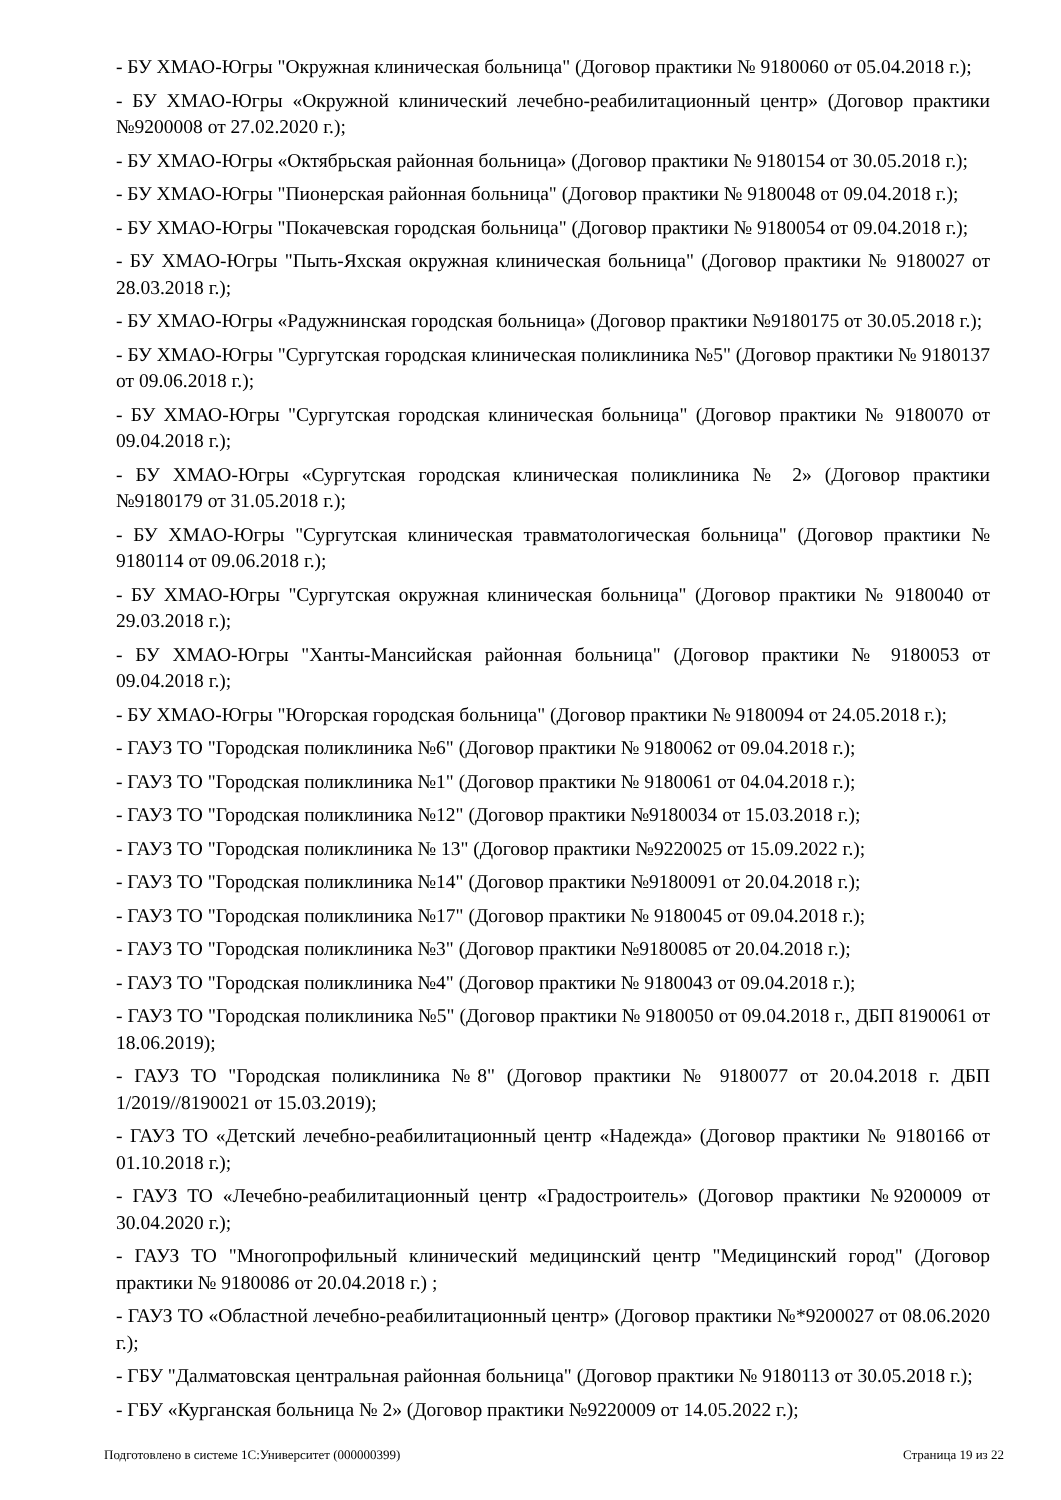- БУ ХМАО-Югры "Окружная клиническая больница" (Договор практики № 9180060 от 05.04.2018 г.);
- БУ ХМАО-Югры «Окружной клинический лечебно-реабилитационный центр» (Договор практики №9200008 от 27.02.2020 г.);
- БУ ХМАО-Югры «Октябрьская районная больница» (Договор практики № 9180154 от 30.05.2018 г.);
- БУ ХМАО-Югры "Пионерская районная больница" (Договор практики № 9180048 от 09.04.2018 г.);
- БУ ХМАО-Югры "Покачевская городская больница" (Договор практики № 9180054 от 09.04.2018 г.);
- БУ ХМАО-Югры "Пыть-Яхская окружная клиническая больница" (Договор практики № 9180027 от 28.03.2018 г.);
- БУ ХМАО-Югры «Радужнинская городская больница» (Договор практики №9180175 от 30.05.2018 г.);
- БУ ХМАО-Югры "Сургутская городская клиническая поликлиника №5" (Договор практики № 9180137 от 09.06.2018 г.);
- БУ ХМАО-Югры "Сургутская городская клиническая больница" (Договор практики № 9180070 от 09.04.2018 г.);
- БУ ХМАО-Югры «Сургутская городская клиническая поликлиника № 2» (Договор практики №9180179 от 31.05.2018 г.);
- БУ ХМАО-Югры "Сургутская клиническая травматологическая больница" (Договор практики № 9180114 от 09.06.2018 г.);
- БУ ХМАО-Югры "Сургутская окружная клиническая больница" (Договор практики № 9180040 от 29.03.2018 г.);
- БУ ХМАО-Югры "Ханты-Мансийская районная больница" (Договор практики № 9180053 от 09.04.2018 г.);
- БУ ХМАО-Югры "Югорская городская больница" (Договор практики № 9180094 от 24.05.2018 г.);
- ГАУЗ ТО "Городская поликлиника №6" (Договор практики № 9180062 от 09.04.2018 г.);
- ГАУЗ ТО "Городская поликлиника №1" (Договор практики № 9180061 от 04.04.2018 г.);
- ГАУЗ ТО "Городская поликлиника №12" (Договор практики №9180034 от 15.03.2018 г.);
- ГАУЗ ТО "Городская поликлиника № 13" (Договор практики №9220025 от 15.09.2022 г.);
- ГАУЗ ТО "Городская поликлиника №14" (Договор практики №9180091 от 20.04.2018 г.);
- ГАУЗ ТО "Городская поликлиника №17" (Договор практики № 9180045 от 09.04.2018 г.);
- ГАУЗ ТО "Городская поликлиника №3" (Договор практики №9180085 от 20.04.2018 г.);
- ГАУЗ ТО "Городская поликлиника №4" (Договор практики № 9180043 от 09.04.2018 г.);
- ГАУЗ ТО "Городская поликлиника №5" (Договор практики № 9180050 от 09.04.2018 г., ДБП 8190061 от 18.06.2019);
- ГАУЗ ТО "Городская поликлиника №8" (Договор практики № 9180077 от 20.04.2018 г. ДБП 1/2019//8190021 от 15.03.2019);
- ГАУЗ ТО «Детский лечебно-реабилитационный центр «Надежда» (Договор практики № 9180166 от 01.10.2018 г.);
- ГАУЗ ТО «Лечебно-реабилитационный центр «Градостроитель» (Договор практики №9200009 от 30.04.2020 г.);
- ГАУЗ ТО "Многопрофильный клинический медицинский центр "Медицинский город" (Договор практики № 9180086 от 20.04.2018 г.) ;
- ГАУЗ ТО «Областной лечебно-реабилитационный центр» (Договор практики №*9200027 от 08.06.2020 г.);
- ГБУ "Далматовская центральная районная больница" (Договор практики № 9180113 от 30.05.2018 г.);
- ГБУ «Курганская больница № 2» (Договор практики №9220009 от 14.05.2022 г.);
Подготовлено в системе 1С:Университет (000000399) Страница 19 из 22